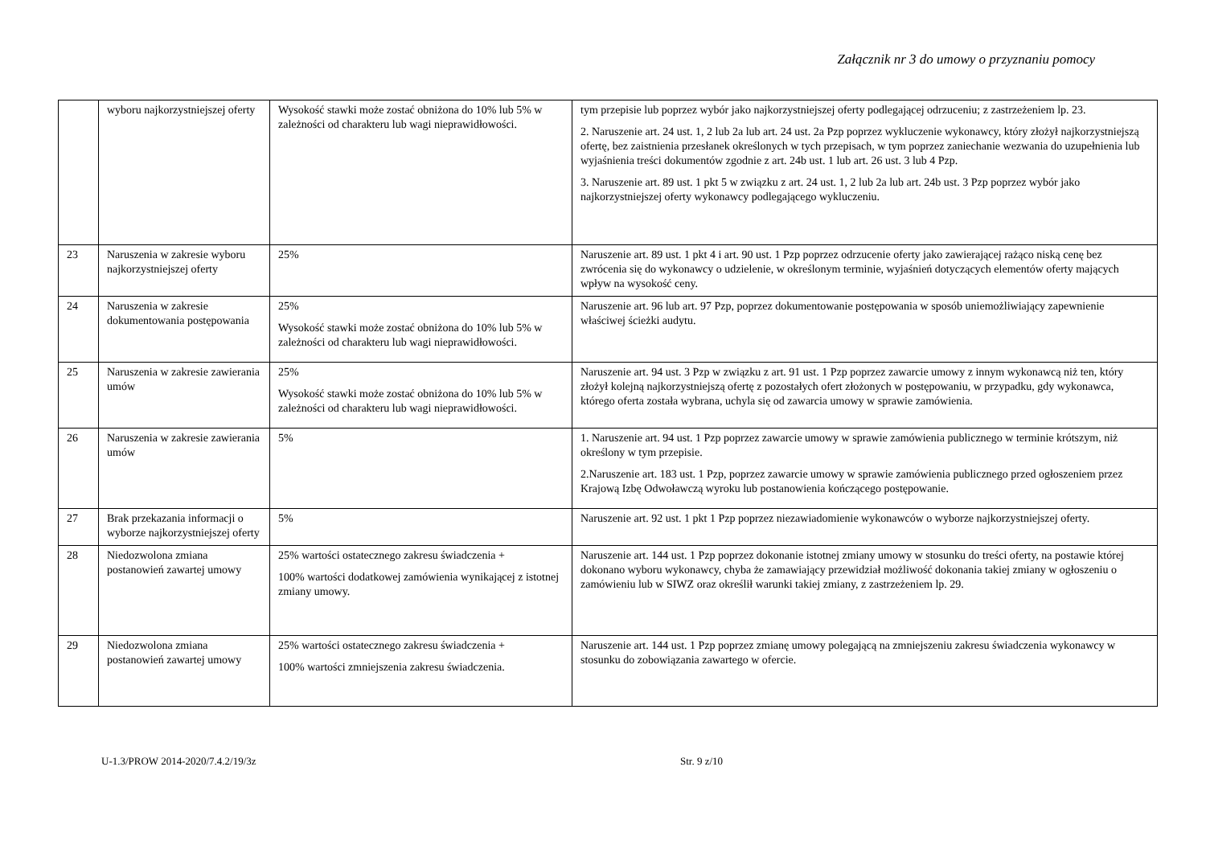Załącznik nr 3 do umowy o przyznaniu pomocy
| | wyboru najkorzystniejszej oferty | Wysokość stawki może zostać obniżona do 10% lub 5% w zależności od charakteru lub wagi nieprawidłowości. | tym przepisie lub poprzez wybór jako najkorzystniejszej oferty podlegającej odrzuceniu; z zastrzeżeniem lp. 23. 2. Naruszenie art. 24 ust. 1, 2 lub 2a lub art. 24 ust. 2a Pzp poprzez wykluczenie wykonawcy, który złożył najkorzystniejszą ofertę, bez zaistnienia przesłanek określonych w tych przepisach, w tym poprzez zaniechanie wezwania do uzupełnienia lub wyjaśnienia treści dokumentów zgodnie z art. 24b ust. 1 lub art. 26 ust. 3 lub 4 Pzp. 3. Naruszenie art. 89 ust. 1 pkt 5 w związku z art. 24 ust. 1, 2 lub 2a lub art. 24b ust. 3 Pzp poprzez wybór jako najkorzystniejszej oferty wykonawcy podlegającego wykluczeniu. |
| 23 | Naruszenia w zakresie wyboru najkorzystniejszej oferty | 25% | Naruszenie art. 89 ust. 1 pkt 4 i art. 90 ust. 1 Pzp poprzez odrzucenie oferty jako zawierającej rażąco niską cenę bez zwrócenia się do wykonawcy o udzielenie, w określonym terminie, wyjaśnień dotyczących elementów oferty mających wpływ na wysokość ceny. |
| 24 | Naruszenia w zakresie dokumentowania postępowania | 25% Wysokość stawki może zostać obniżona do 10% lub 5% w zależności od charakteru lub wagi nieprawidłowości. | Naruszenie art. 96 lub art. 97 Pzp, poprzez dokumentowanie postępowania w sposób uniemożliwiający zapewnienie właściwej ścieżki audytu. |
| 25 | Naruszenia w zakresie zawierania umów | 25% Wysokość stawki może zostać obniżona do 10% lub 5% w zależności od charakteru lub wagi nieprawidłowości. | Naruszenie art. 94 ust. 3 Pzp w związku z art. 91 ust. 1 Pzp poprzez zawarcie umowy z innym wykonawcą niż ten, który złożył kolejną najkorzystniejszą ofertę z pozostałych ofert złożonych w postępowaniu, w przypadku, gdy wykonawca, którego oferta została wybrana, uchyla się od zawarcia umowy w sprawie zamówienia. |
| 26 | Naruszenia w zakresie zawierania umów | 5% | 1. Naruszenie art. 94 ust. 1 Pzp poprzez zawarcie umowy w sprawie zamówienia publicznego w terminie krótszym, niż określony w tym przepisie. 2.Naruszenie art. 183 ust. 1 Pzp, poprzez zawarcie umowy w sprawie zamówienia publicznego przed ogłoszeniem przez Krajową Izbę Odwoławczą wyroku lub postanowienia kończącego postępowanie. |
| 27 | Brak przekazania informacji o wyborze najkorzystniejszej oferty | 5% | Naruszenie art. 92 ust. 1 pkt 1 Pzp poprzez niezawiadomienie wykonawców o wyborze najkorzystniejszej oferty. |
| 28 | Niedozwolona zmiana postanowień zawartej umowy | 25% wartości ostatecznego zakresu świadczenia + 100% wartości dodatkowej zamówienia wynikającej z istotnej zmiany umowy. | Naruszenie art. 144 ust. 1 Pzp poprzez dokonanie istotnej zmiany umowy w stosunku do treści oferty, na postawie której dokonano wyboru wykonawcy, chyba że zamawiający przewidział możliwość dokonania takiej zmiany w ogłoszeniu o zamówieniu lub w SIWZ oraz określił warunki takiej zmiany, z zastrzeżeniem lp. 29. |
| 29 | Niedozwolona zmiana postanowień zawartej umowy | 25% wartości ostatecznego zakresu świadczenia + 100% wartości zmniejszenia zakresu świadczenia. | Naruszenie art. 144 ust. 1 Pzp poprzez zmianę umowy polegającą na zmniejszeniu zakresu świadczenia wykonawcy w stosunku do zobowiązania zawartego w ofercie. |
U-1.3/PROW 2014-2020/7.4.2/19/3z Str. 9 z/10